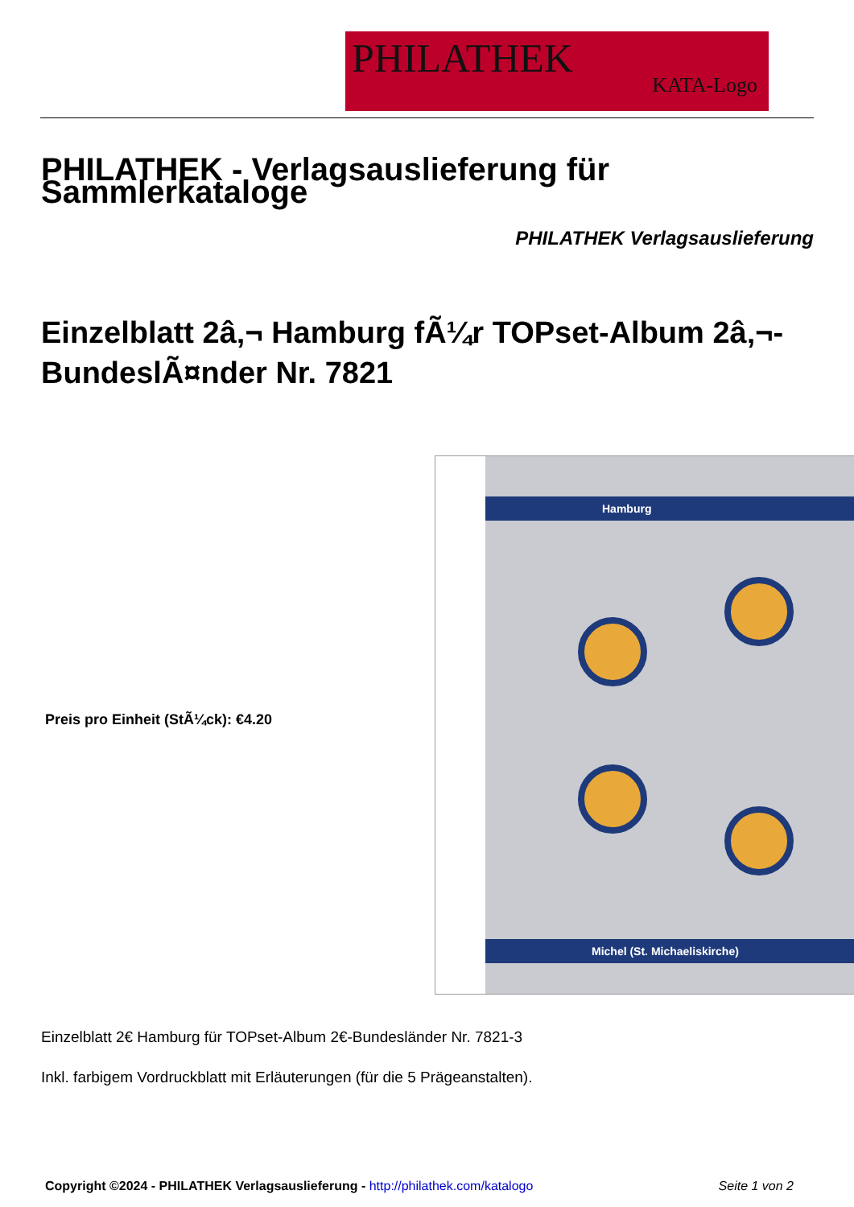PHILATHEK
KATA-Logo
PHILATHEK - Verlagsauslieferung für Sammlerkataloge
PHILATHEK Verlagsauslieferung
Einzelblatt 2â‚¬ Hamburg fÃ¼r TOPset-Album 2â‚¬-BundeslÃ¤nder Nr. 7821
Preis pro Einheit (StÃ¼ck): €4.20
Hamburg
Michel (St. Michaeliskirche)
Einzelblatt 2€ Hamburg für TOPset-Album 2€-Bundesländer Nr. 7821-3
Inkl. farbigem Vordruckblatt mit Erläuterungen (für die 5 Prägeanstalten).
Copyright ©2024 - PHILATHEK Verlagsauslieferung - http://philathek.com/katalogo
Seite 1 von 2